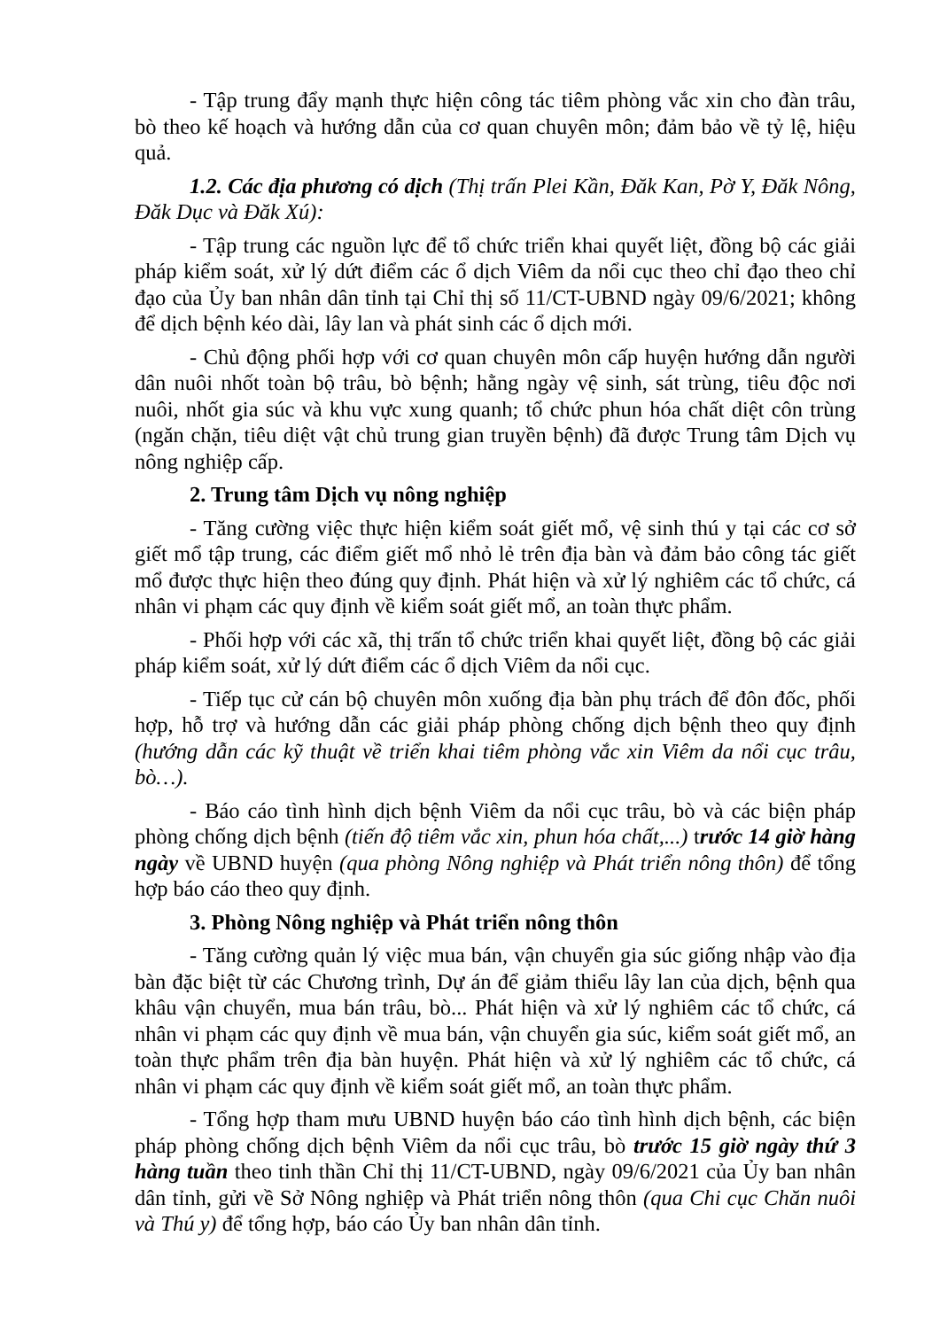- Tập trung đẩy mạnh thực hiện công tác tiêm phòng vắc xin cho đàn trâu, bò theo kế hoạch và hướng dẫn của cơ quan chuyên môn; đảm bảo về tỷ lệ, hiệu quả.
1.2. Các địa phương có dịch (Thị trấn Plei Kần, Đăk Kan, Pờ Y, Đăk Nông, Đăk Dục và Đăk Xú):
- Tập trung các nguồn lực để tổ chức triển khai quyết liệt, đồng bộ các giải pháp kiểm soát, xử lý dứt điểm các ổ dịch Viêm da nổi cục theo chỉ đạo theo chỉ đạo của Ủy ban nhân dân tỉnh tại Chỉ thị số 11/CT-UBND ngày 09/6/2021; không để dịch bệnh kéo dài, lây lan và phát sinh các ổ dịch mới.
- Chủ động phối hợp với cơ quan chuyên môn cấp huyện hướng dẫn người dân nuôi nhốt toàn bộ trâu, bò bệnh; hằng ngày vệ sinh, sát trùng, tiêu độc nơi nuôi, nhốt gia súc và khu vực xung quanh; tổ chức phun hóa chất diệt côn trùng (ngăn chặn, tiêu diệt vật chủ trung gian truyền bệnh) đã được Trung tâm Dịch vụ nông nghiệp cấp.
2. Trung tâm Dịch vụ nông nghiệp
- Tăng cường việc thực hiện kiểm soát giết mổ, vệ sinh thú y tại các cơ sở giết mổ tập trung, các điểm giết mổ nhỏ lẻ trên địa bàn và đảm bảo công tác giết mổ được thực hiện theo đúng quy định. Phát hiện và xử lý nghiêm các tổ chức, cá nhân vi phạm các quy định về kiểm soát giết mổ, an toàn thực phẩm.
- Phối hợp với các xã, thị trấn tổ chức triển khai quyết liệt, đồng bộ các giải pháp kiểm soát, xử lý dứt điểm các ổ dịch Viêm da nổi cục.
- Tiếp tục cử cán bộ chuyên môn xuống địa bàn phụ trách để đôn đốc, phối hợp, hỗ trợ và hướng dẫn các giải pháp phòng chống dịch bệnh theo quy định (hướng dẫn các kỹ thuật về triển khai tiêm phòng vắc xin Viêm da nổi cục trâu, bò…).
- Báo cáo tình hình dịch bệnh Viêm da nổi cục trâu, bò và các biện pháp phòng chống dịch bệnh (tiến độ tiêm vắc xin, phun hóa chất,...) trước 14 giờ hàng ngày về UBND huyện (qua phòng Nông nghiệp và Phát triển nông thôn) để tổng hợp báo cáo theo quy định.
3. Phòng Nông nghiệp và Phát triển nông thôn
- Tăng cường quản lý việc mua bán, vận chuyển gia súc giống nhập vào địa bàn đặc biệt từ các Chương trình, Dự án để giảm thiểu lây lan của dịch, bệnh qua khâu vận chuyển, mua bán trâu, bò... Phát hiện và xử lý nghiêm các tổ chức, cá nhân vi phạm các quy định về mua bán, vận chuyển gia súc, kiểm soát giết mổ, an toàn thực phẩm trên địa bàn huyện. Phát hiện và xử lý nghiêm các tổ chức, cá nhân vi phạm các quy định về kiểm soát giết mổ, an toàn thực phẩm.
- Tổng hợp tham mưu UBND huyện báo cáo tình hình dịch bệnh, các biện pháp phòng chống dịch bệnh Viêm da nổi cục trâu, bò trước 15 giờ ngày thứ 3 hàng tuần theo tinh thần Chỉ thị 11/CT-UBND, ngày 09/6/2021 của Ủy ban nhân dân tỉnh, gửi về Sở Nông nghiệp và Phát triển nông thôn (qua Chi cục Chăn nuôi và Thú y) để tổng hợp, báo cáo Ủy ban nhân dân tỉnh.